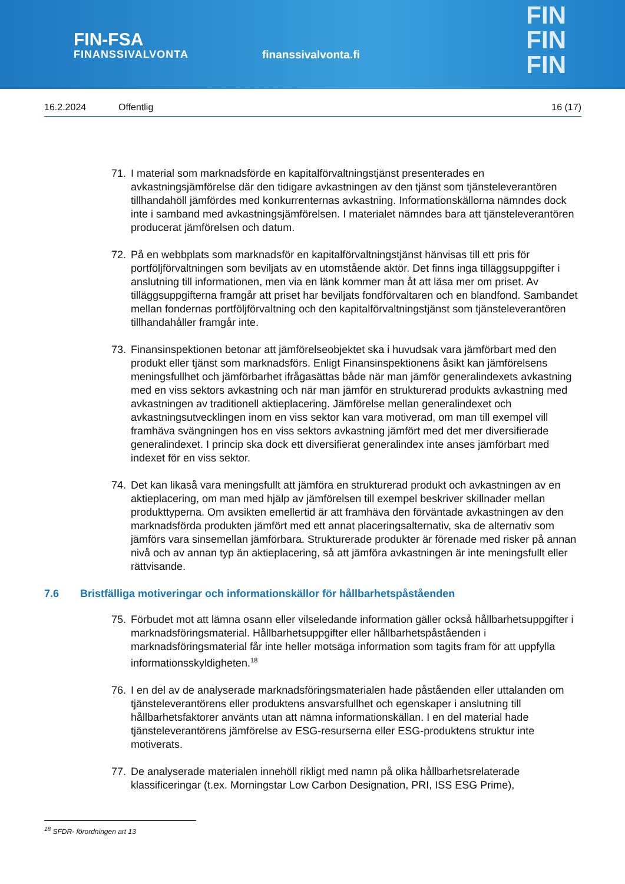FIN-FSA
FINANSSIVALVONTA
finanssivalvonta.fi
FIN
FIN
FIN
16.2.2024 Offentlig 16 (17)
71. I material som marknadsförde en kapitalförvaltningstjänst presenterades en avkastningsjämförelse där den tidigare avkastningen av den tjänst som tjänsteleverantören tillhandahöll jämfördes med konkurrenternas avkastning. Informationskällorna nämndes dock inte i samband med avkastningsjämförelsen. I materialet nämndes bara att tjänsteleverantören producerat jämförelsen och datum.
72. På en webbplats som marknadsför en kapitalförvaltningstjänst hänvisas till ett pris för portföljförvaltningen som beviljats av en utomstående aktör. Det finns inga tilläggsuppgifter i anslutning till informationen, men via en länk kommer man åt att läsa mer om priset. Av tilläggsuppgifterna framgår att priset har beviljats fondförvaltaren och en blandfond. Sambandet mellan fondernas portföljförvaltning och den kapitalförvaltningstjänst som tjänsteleverantören tillhandahåller framgår inte.
73. Finansinspektionen betonar att jämförelseobjektet ska i huvudsak vara jämförbart med den produkt eller tjänst som marknadsförs. Enligt Finansinspektionens åsikt kan jämförelsens meningsfullhet och jämförbarhet ifrågasättas både när man jämför generalindexets avkastning med en viss sektors avkastning och när man jämför en strukturerad produkts avkastning med avkastningen av traditionell aktieplacering. Jämförelse mellan generalindexet och avkastningsutvecklingen inom en viss sektor kan vara motiverad, om man till exempel vill framhäva svängningen hos en viss sektors avkastning jämfört med det mer diversifierade generalindexet. I princip ska dock ett diversifierat generalindex inte anses jämförbart med indexet för en viss sektor.
74. Det kan likaså vara meningsfullt att jämföra en strukturerad produkt och avkastningen av en aktieplacering, om man med hjälp av jämförelsen till exempel beskriver skillnader mellan produkttyperna. Om avsikten emellertid är att framhäva den förväntade avkastningen av den marknadsförda produkten jämfört med ett annat placeringsalternativ, ska de alternativ som jämförs vara sinsemellan jämförbara. Strukturerade produkter är förenade med risker på annan nivå och av annan typ än aktieplacering, så att jämföra avkastningen är inte meningsfullt eller rättvisande.
7.6 Bristfälliga motiveringar och informationskällor för hållbarhetspåståenden
75. Förbudet mot att lämna osann eller vilseledande information gäller också hållbarhetsuppgifter i marknadsföringsmaterial. Hållbarhetsuppgifter eller hållbarhetspåståenden i marknadsföringsmaterial får inte heller motsäga information som tagits fram för att uppfylla informationsskyldigheten.<sup>18</sup>
76. I en del av de analyserade marknadsföringsmaterialen hade påståenden eller uttalanden om tjänsteleverantörens eller produktens ansvarsfullhet och egenskaper i anslutning till hållbarhetsfaktorer använts utan att nämna informationskällan. I en del material hade tjänsteleverantörens jämförelse av ESG-resurserna eller ESG-produktens struktur inte motiverats.
77. De analyserade materialen innehöll rikligt med namn på olika hållbarhetsrelaterade klassificeringar (t.ex. Morningstar Low Carbon Designation, PRI, ISS ESG Prime),
<sup>18</sup> SFDR- förordningen art 13